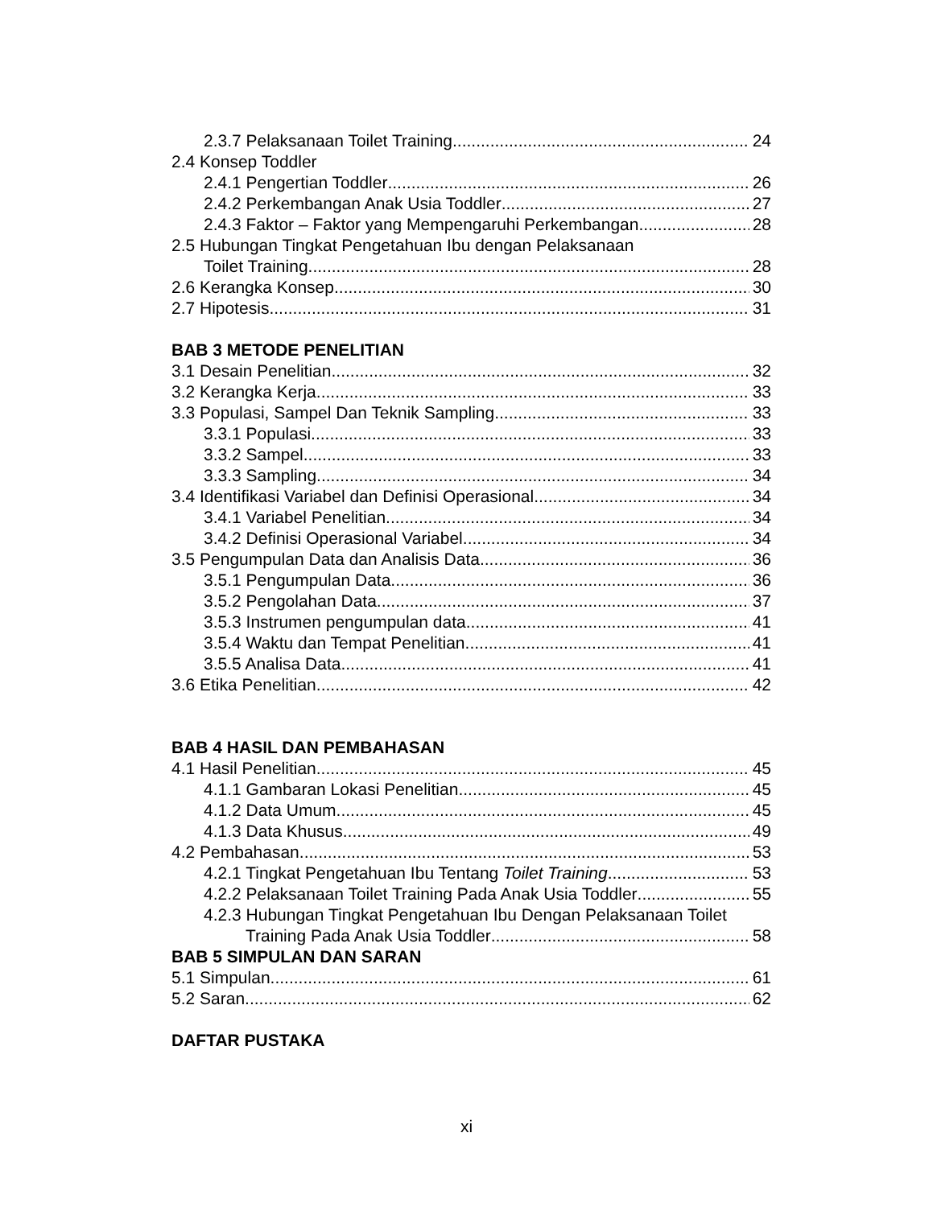2.3.7 Pelaksanaan Toilet Training 24
2.4 Konsep Toddler
2.4.1 Pengertian Toddler 26
2.4.2 Perkembangan Anak Usia Toddler 27
2.4.3 Faktor – Faktor yang Mempengaruhi Perkembangan 28
2.5 Hubungan Tingkat Pengetahuan Ibu dengan Pelaksanaan
Toilet Training 28
2.6 Kerangka Konsep 30
2.7 Hipotesis 31
BAB 3 METODE PENELITIAN
3.1 Desain Penelitian 32
3.2 Kerangka Kerja 33
3.3 Populasi, Sampel Dan Teknik Sampling 33
3.3.1 Populasi 33
3.3.2 Sampel 33
3.3.3 Sampling 34
3.4 Identifikasi Variabel dan Definisi Operasional 34
3.4.1 Variabel Penelitian 34
3.4.2 Definisi Operasional Variabel 34
3.5 Pengumpulan Data dan Analisis Data 36
3.5.1 Pengumpulan Data 36
3.5.2 Pengolahan Data 37
3.5.3 Instrumen pengumpulan data 41
3.5.4 Waktu dan Tempat Penelitian 41
3.5.5 Analisa Data 41
3.6 Etika Penelitian 42
BAB 4 HASIL DAN PEMBAHASAN
4.1 Hasil Penelitian 45
4.1.1 Gambaran Lokasi Penelitian 45
4.1.2 Data Umum 45
4.1.3 Data Khusus 49
4.2 Pembahasan 53
4.2.1 Tingkat Pengetahuan Ibu Tentang Toilet Training 53
4.2.2 Pelaksanaan Toilet Training Pada Anak Usia Toddler 55
4.2.3 Hubungan Tingkat Pengetahuan Ibu Dengan Pelaksanaan Toilet
Training Pada Anak Usia Toddler 58
BAB 5 SIMPULAN DAN SARAN
5.1 Simpulan 61
5.2 Saran 62
DAFTAR PUSTAKA
xi